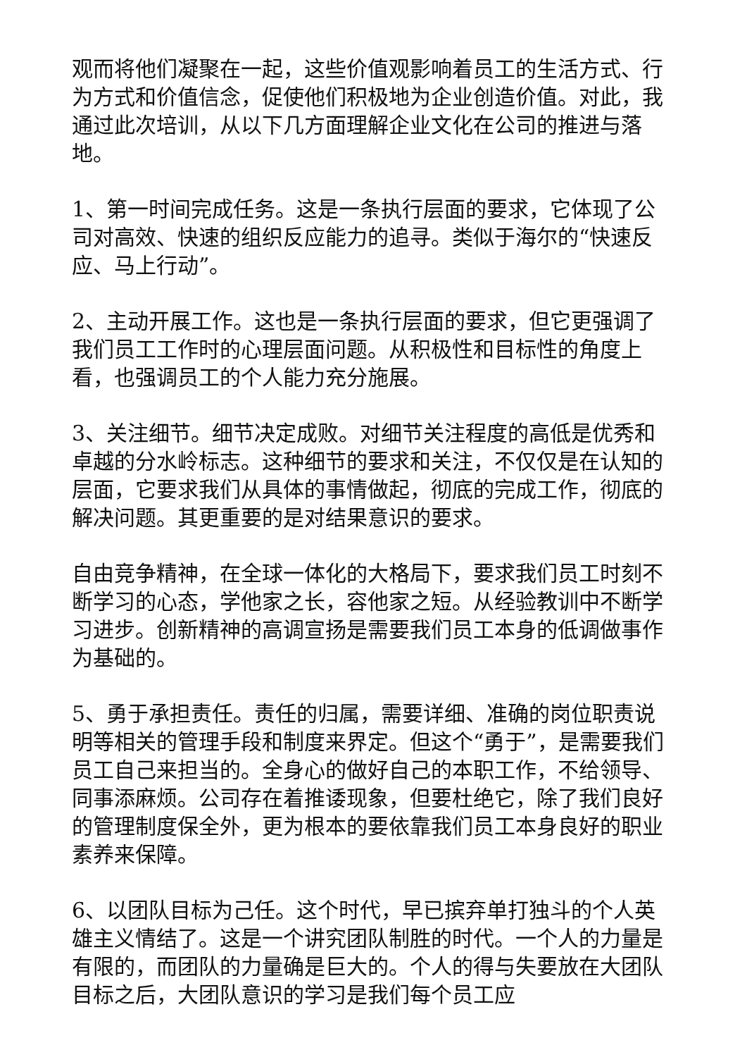观而将他们凝聚在一起，这些价值观影响着员工的生活方式、行为方式和价值信念，促使他们积极地为企业创造价值。对此，我通过此次培训，从以下几方面理解企业文化在公司的推进与落地。
1、第一时间完成任务。这是一条执行层面的要求，它体现了公司对高效、快速的组织反应能力的追寻。类似于海尔的“快速反应、马上行动”。
2、主动开展工作。这也是一条执行层面的要求，但它更强调了我们员工工作时的心理层面问题。从积极性和目标性的角度上看，也强调员工的个人能力充分施展。
3、关注细节。细节决定成败。对细节关注程度的高低是优秀和卓越的分水岭标志。这种细节的要求和关注，不仅仅是在认知的层面，它要求我们从具体的事情做起，彻底的完成工作，彻底的解决问题。其更重要的是对结果意识的要求。
自由竞争精神，在全球一体化的大格局下，要求我们员工时刻不断学习的心态，学他家之长，容他家之短。从经验教训中不断学习进步。创新精神的高调宣扬是需要我们员工本身的低调做事作为基础的。
5、勇于承担责任。责任的归属，需要详细、准确的岗位职责说明等相关的管理手段和制度来界定。但这个“勇于”，是需要我们员工自己来担当的。全身心的做好自己的本职工作，不给领导、同事添麻烦。公司存在着推诿现象，但要杜绝它，除了我们良好的管理制度保全外，更为根本的要依靠我们员工本身良好的职业素养来保障。
6、以团队目标为己任。这个时代，早已摈弃单打独斗的个人英雄主义情结了。这是一个讲究团队制胜的时代。一个人的力量是有限的，而团队的力量确是巨大的。个人的得与失要放在大团队目标之后，大团队意识的学习是我们每个员工应